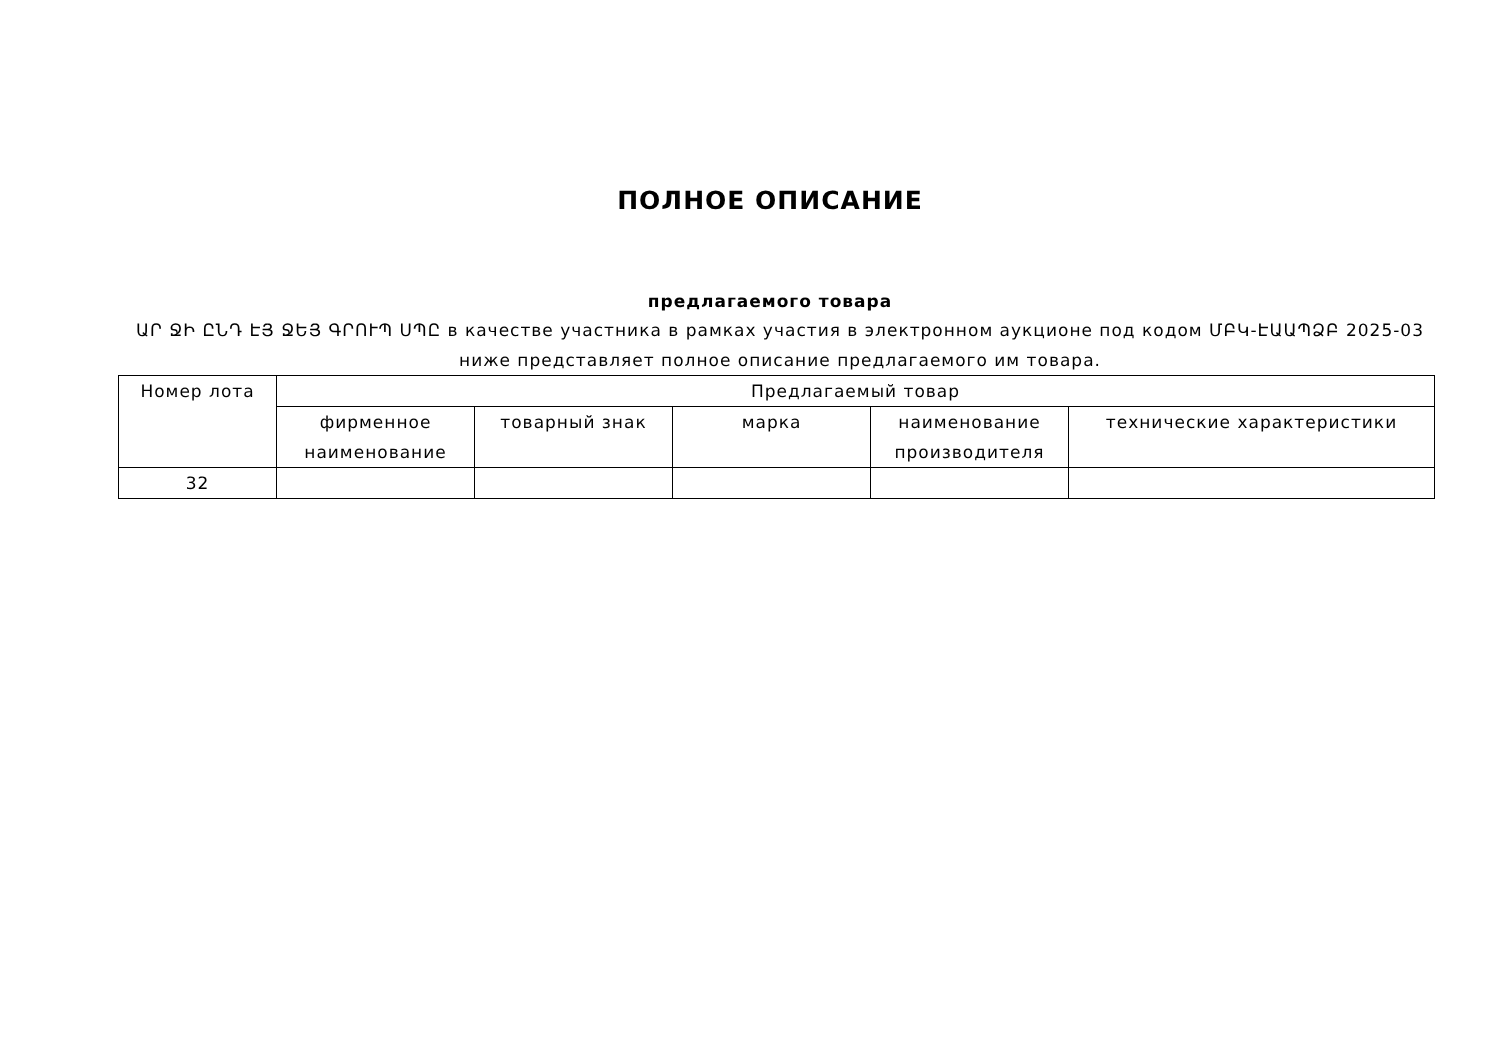ПОЛНОЕ ОПИСАНИЕ
предлагаемого товара
ԱՐ ՋԻ ԸՆԴ ԷՅ ՋԵՅ ԳՐՈՒՊ ՍՊԸ в качестве участника в рамках участия в электронном аукционе под кодом ՄԲԿ-ԷԱԱՊՁԲ 2025-03 ниже представляет полное описание предлагаемого им товара.
| Номер лота | Предлагаемый товар | | | | |
| --- | --- | --- | --- | --- | --- |
| | фирменное наименование | товарный знак | марка | наименование производителя | технические характеристики |
| 32 | | | | | |